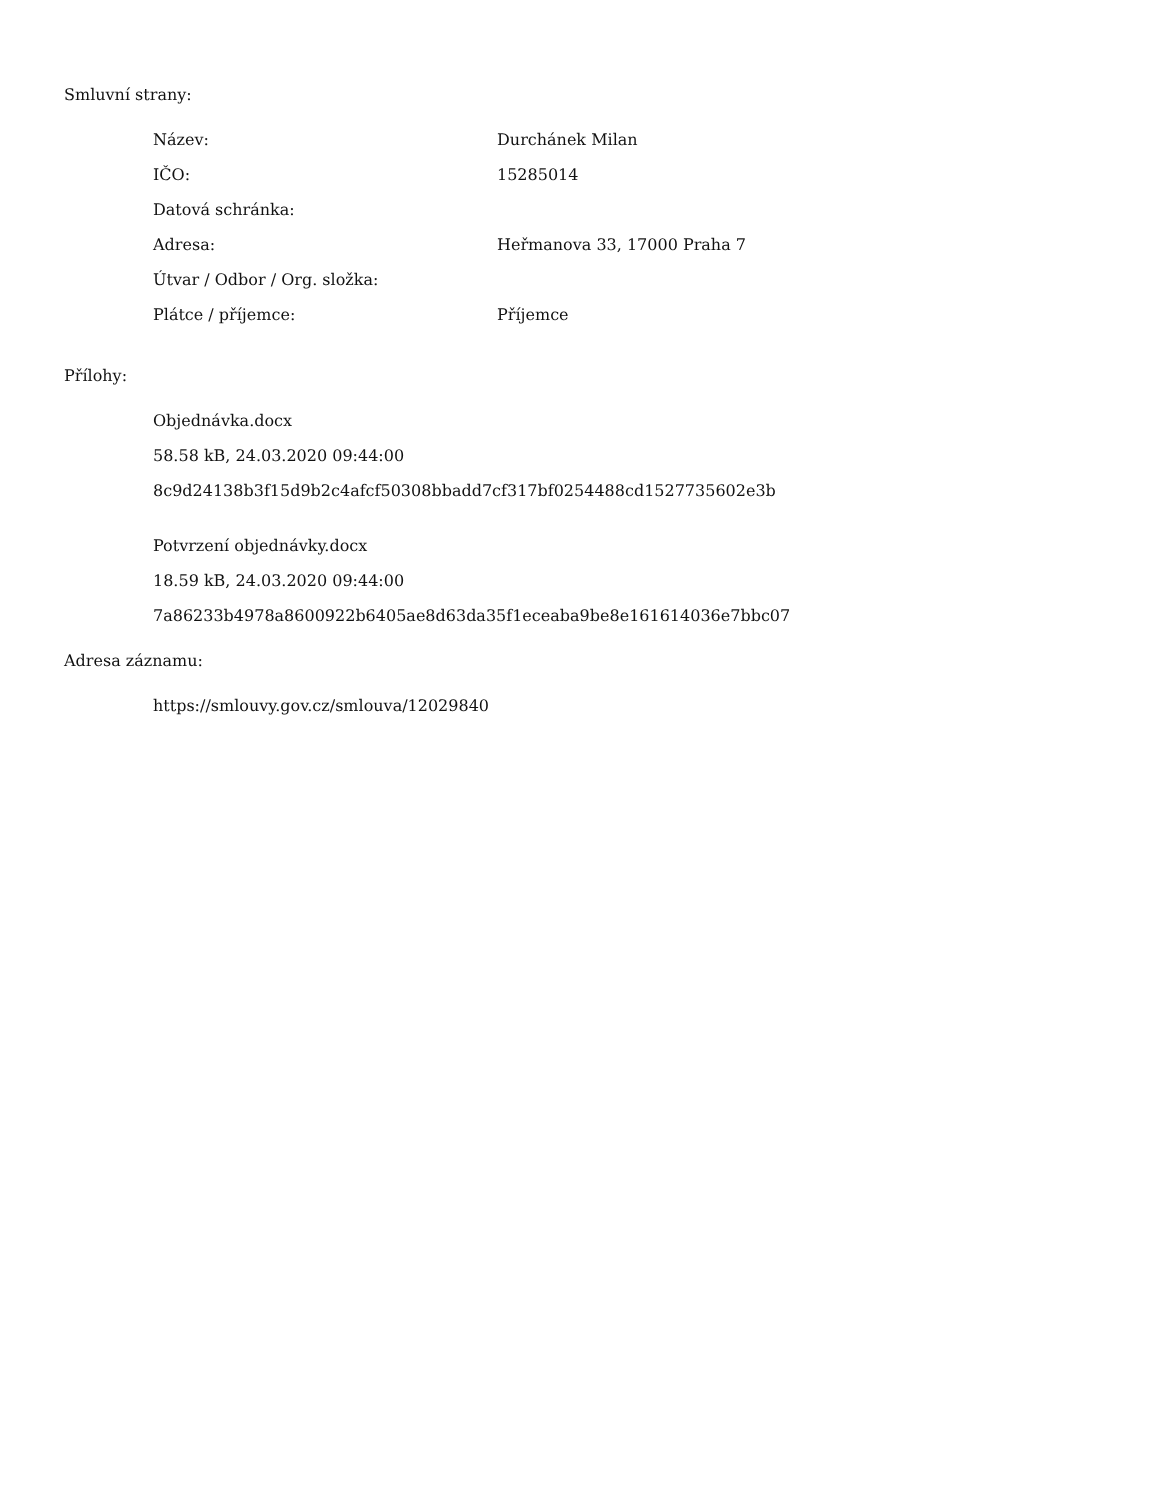Smluvní strany:
| Název: | Durchánek Milan |
| IČO: | 15285014 |
| Datová schránka: | |
| Adresa: | Heřmanova 33, 17000 Praha 7 |
| Útvar / Odbor / Org. složka: | |
| Plátce / příjemce: | Příjemce |
Přílohy:
Objednávka.docx
58.58 kB, 24.03.2020 09:44:00
8c9d24138b3f15d9b2c4afcf50308bbadd7cf317bf0254488cd1527735602e3b
Potvrzení objednávky.docx
18.59 kB, 24.03.2020 09:44:00
7a86233b4978a8600922b6405ae8d63da35f1eceaba9be8e161614036e7bbc07
Adresa záznamu:
https://smlouvy.gov.cz/smlouva/12029840